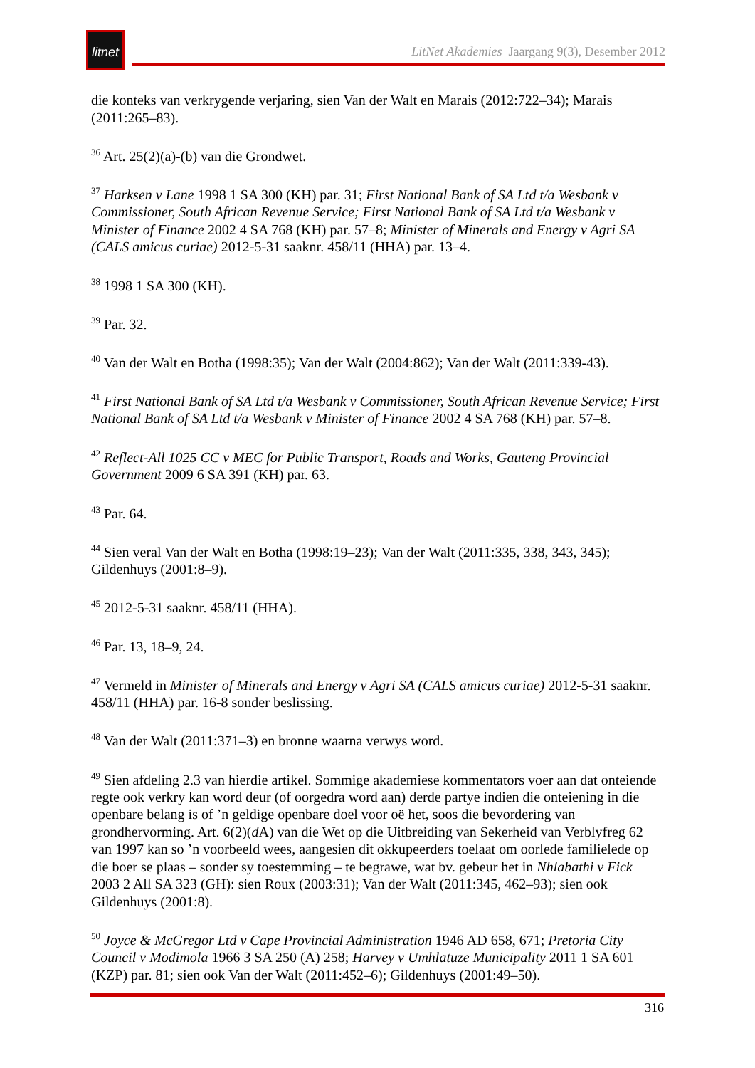litnet
LitNet Akademies Jaargang 9(3), Desember 2012
die konteks van verkrygende verjaring, sien Van der Walt en Marais (2012:722–34); Marais (2011:265–83).
<sup>36</sup> Art. 25(2)(a)-(b) van die Grondwet.
<sup>37</sup> Harksen v Lane 1998 1 SA 300 (KH) par. 31; First National Bank of SA Ltd t/a Wesbank v Commissioner, South African Revenue Service; First National Bank of SA Ltd t/a Wesbank v Minister of Finance 2002 4 SA 768 (KH) par. 57–8; Minister of Minerals and Energy v Agri SA (CALS amicus curiae) 2012-5-31 saaknr. 458/11 (HHA) par. 13–4.
<sup>38</sup> 1998 1 SA 300 (KH).
<sup>39</sup> Par. 32.
<sup>40</sup> Van der Walt en Botha (1998:35); Van der Walt (2004:862); Van der Walt (2011:339-43).
<sup>41</sup> First National Bank of SA Ltd t/a Wesbank v Commissioner, South African Revenue Service; First National Bank of SA Ltd t/a Wesbank v Minister of Finance 2002 4 SA 768 (KH) par. 57–8.
<sup>42</sup> Reflect-All 1025 CC v MEC for Public Transport, Roads and Works, Gauteng Provincial Government 2009 6 SA 391 (KH) par. 63.
<sup>43</sup> Par. 64.
<sup>44</sup> Sien veral Van der Walt en Botha (1998:19–23); Van der Walt (2011:335, 338, 343, 345); Gildenhuys (2001:8–9).
<sup>45</sup> 2012-5-31 saaknr. 458/11 (HHA).
<sup>46</sup> Par. 13, 18–9, 24.
<sup>47</sup> Vermeld in Minister of Minerals and Energy v Agri SA (CALS amicus curiae) 2012-5-31 saaknr. 458/11 (HHA) par. 16-8 sonder beslissing.
<sup>48</sup> Van der Walt (2011:371–3) en bronne waarna verwys word.
<sup>49</sup> Sien afdeling 2.3 van hierdie artikel. Sommige akademiese kommentators voer aan dat onteiende regte ook verkry kan word deur (of oorgedra word aan) derde partye indien die onteiening in die openbare belang is of ’n geldige openbare doel voor oë het, soos die bevordering van grondhervorming. Art. 6(2)(d A) van die Wet op die Uitbreiding van Sekerheid van Verblyfreg 62 van 1997 kan so ’n voorbeeld wees, aangesien dit okkupeerders toelaat om oorlede familielede op die boer se plaas – sonder sy toestemming – te begrawe, wat bv. gebeur het in Nhlabathi v Fick 2003 2 All SA 323 (GH): sien Roux (2003:31); Van der Walt (2011:345, 462–93); sien ook Gildenhuys (2001:8).
<sup>50</sup> Joyce & McGregor Ltd v Cape Provincial Administration 1946 AD 658, 671; Pretoria City Council v Modimola 1966 3 SA 250 (A) 258; Harvey v Umhlatuze Municipality 2011 1 SA 601 (KZP) par. 81; sien ook Van der Walt (2011:452–6); Gildenhuys (2001:49–50).
316